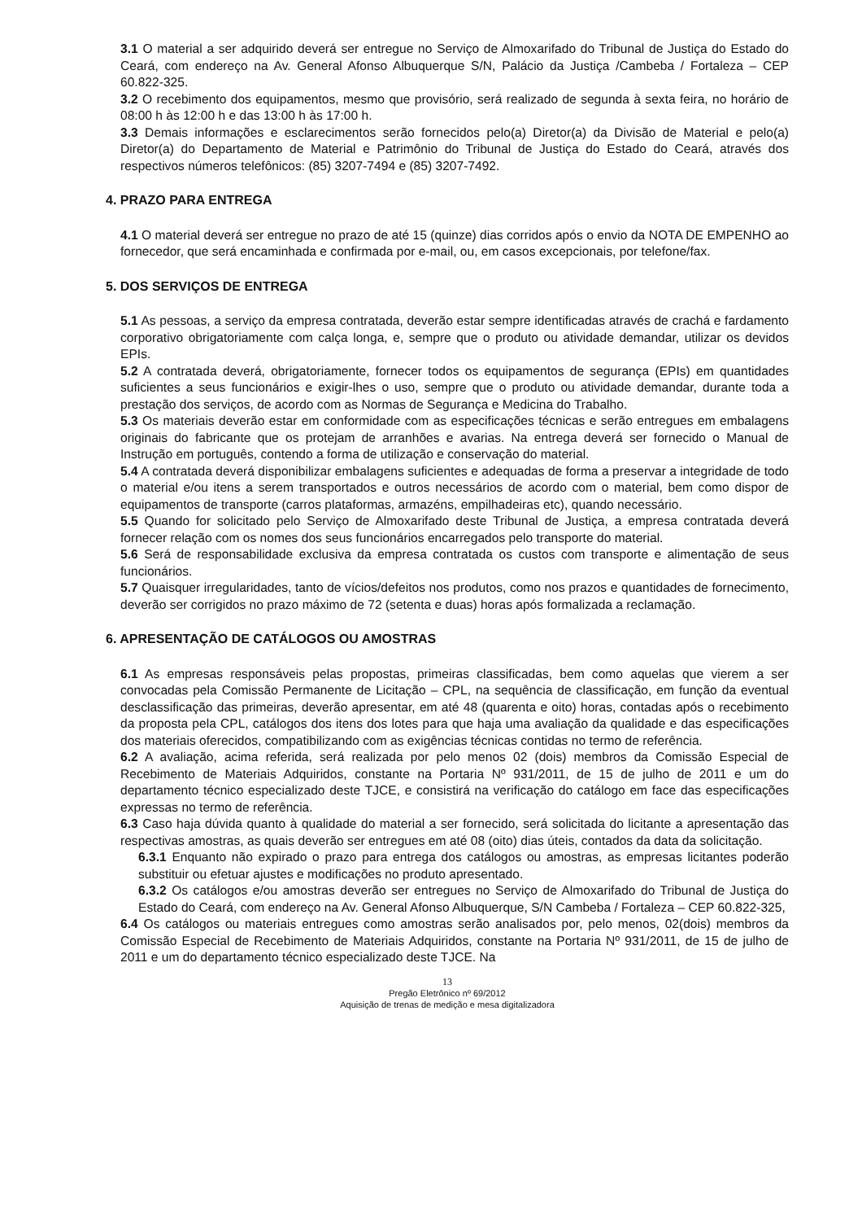3.1 O material a ser adquirido deverá ser entregue no Serviço de Almoxarifado do Tribunal de Justiça do Estado do Ceará, com endereço na Av. General Afonso Albuquerque S/N, Palácio da Justiça /Cambeba / Fortaleza – CEP 60.822-325.
3.2 O recebimento dos equipamentos, mesmo que provisório, será realizado de segunda à sexta feira, no horário de 08:00 h às 12:00 h e das 13:00 h às 17:00 h.
3.3 Demais informações e esclarecimentos serão fornecidos pelo(a) Diretor(a) da Divisão de Material e pelo(a) Diretor(a) do Departamento de Material e Patrimônio do Tribunal de Justiça do Estado do Ceará, através dos respectivos números telefônicos: (85) 3207-7494 e (85) 3207-7492.
4. PRAZO PARA ENTREGA
4.1 O material deverá ser entregue no prazo de até 15 (quinze) dias corridos após o envio da NOTA DE EMPENHO ao fornecedor, que será encaminhada e confirmada por e-mail, ou, em casos excepcionais, por telefone/fax.
5. DOS SERVIÇOS DE ENTREGA
5.1 As pessoas, a serviço da empresa contratada, deverão estar sempre identificadas através de crachá e fardamento corporativo obrigatoriamente com calça longa, e, sempre que o produto ou atividade demandar, utilizar os devidos EPIs.
5.2 A contratada deverá, obrigatoriamente, fornecer todos os equipamentos de segurança (EPIs) em quantidades suficientes a seus funcionários e exigir-lhes o uso, sempre que o produto ou atividade demandar, durante toda a prestação dos serviços, de acordo com as Normas de Segurança e Medicina do Trabalho.
5.3 Os materiais deverão estar em conformidade com as especificações técnicas e serão entregues em embalagens originais do fabricante que os protejam de arranhões e avarias. Na entrega deverá ser fornecido o Manual de Instrução em português, contendo a forma de utilização e conservação do material.
5.4 A contratada deverá disponibilizar embalagens suficientes e adequadas de forma a preservar a integridade de todo o material e/ou itens a serem transportados e outros necessários de acordo com o material, bem como dispor de equipamentos de transporte (carros plataformas, armazéns, empilhadeiras etc), quando necessário.
5.5 Quando for solicitado pelo Serviço de Almoxarifado deste Tribunal de Justiça, a empresa contratada deverá fornecer relação com os nomes dos seus funcionários encarregados pelo transporte do material.
5.6 Será de responsabilidade exclusiva da empresa contratada os custos com transporte e alimentação de seus funcionários.
5.7 Quaisquer irregularidades, tanto de vícios/defeitos nos produtos, como nos prazos e quantidades de fornecimento, deverão ser corrigidos no prazo máximo de 72 (setenta e duas) horas após formalizada a reclamação.
6. APRESENTAÇÃO DE CATÁLOGOS OU AMOSTRAS
6.1 As empresas responsáveis pelas propostas, primeiras classificadas, bem como aquelas que vierem a ser convocadas pela Comissão Permanente de Licitação – CPL, na sequência de classificação, em função da eventual desclassificação das primeiras, deverão apresentar, em até 48 (quarenta e oito) horas, contadas após o recebimento da proposta pela CPL, catálogos dos itens dos lotes para que haja uma avaliação da qualidade e das especificações dos materiais oferecidos, compatibilizando com as exigências técnicas contidas no termo de referência.
6.2 A avaliação, acima referida, será realizada por pelo menos 02 (dois) membros da Comissão Especial de Recebimento de Materiais Adquiridos, constante na Portaria Nº 931/2011, de 15 de julho de 2011 e um do departamento técnico especializado deste TJCE, e consistirá na verificação do catálogo em face das especificações expressas no termo de referência.
6.3 Caso haja dúvida quanto à qualidade do material a ser fornecido, será solicitada do licitante a apresentação das respectivas amostras, as quais deverão ser entregues em até 08 (oito) dias úteis, contados da data da solicitação.
6.3.1 Enquanto não expirado o prazo para entrega dos catálogos ou amostras, as empresas licitantes poderão substituir ou efetuar ajustes e modificações no produto apresentado.
6.3.2 Os catálogos e/ou amostras deverão ser entregues no Serviço de Almoxarifado do Tribunal de Justiça do Estado do Ceará, com endereço na Av. General Afonso Albuquerque, S/N Cambeba / Fortaleza – CEP 60.822-325,
6.4 Os catálogos ou materiais entregues como amostras serão analisados por, pelo menos, 02(dois) membros da Comissão Especial de Recebimento de Materiais Adquiridos, constante na Portaria Nº 931/2011, de 15 de julho de 2011 e um do departamento técnico especializado deste TJCE. Na
13
Pregão Eletrônico nº 69/2012
Aquisição de trenas de medição e mesa digitalizadora